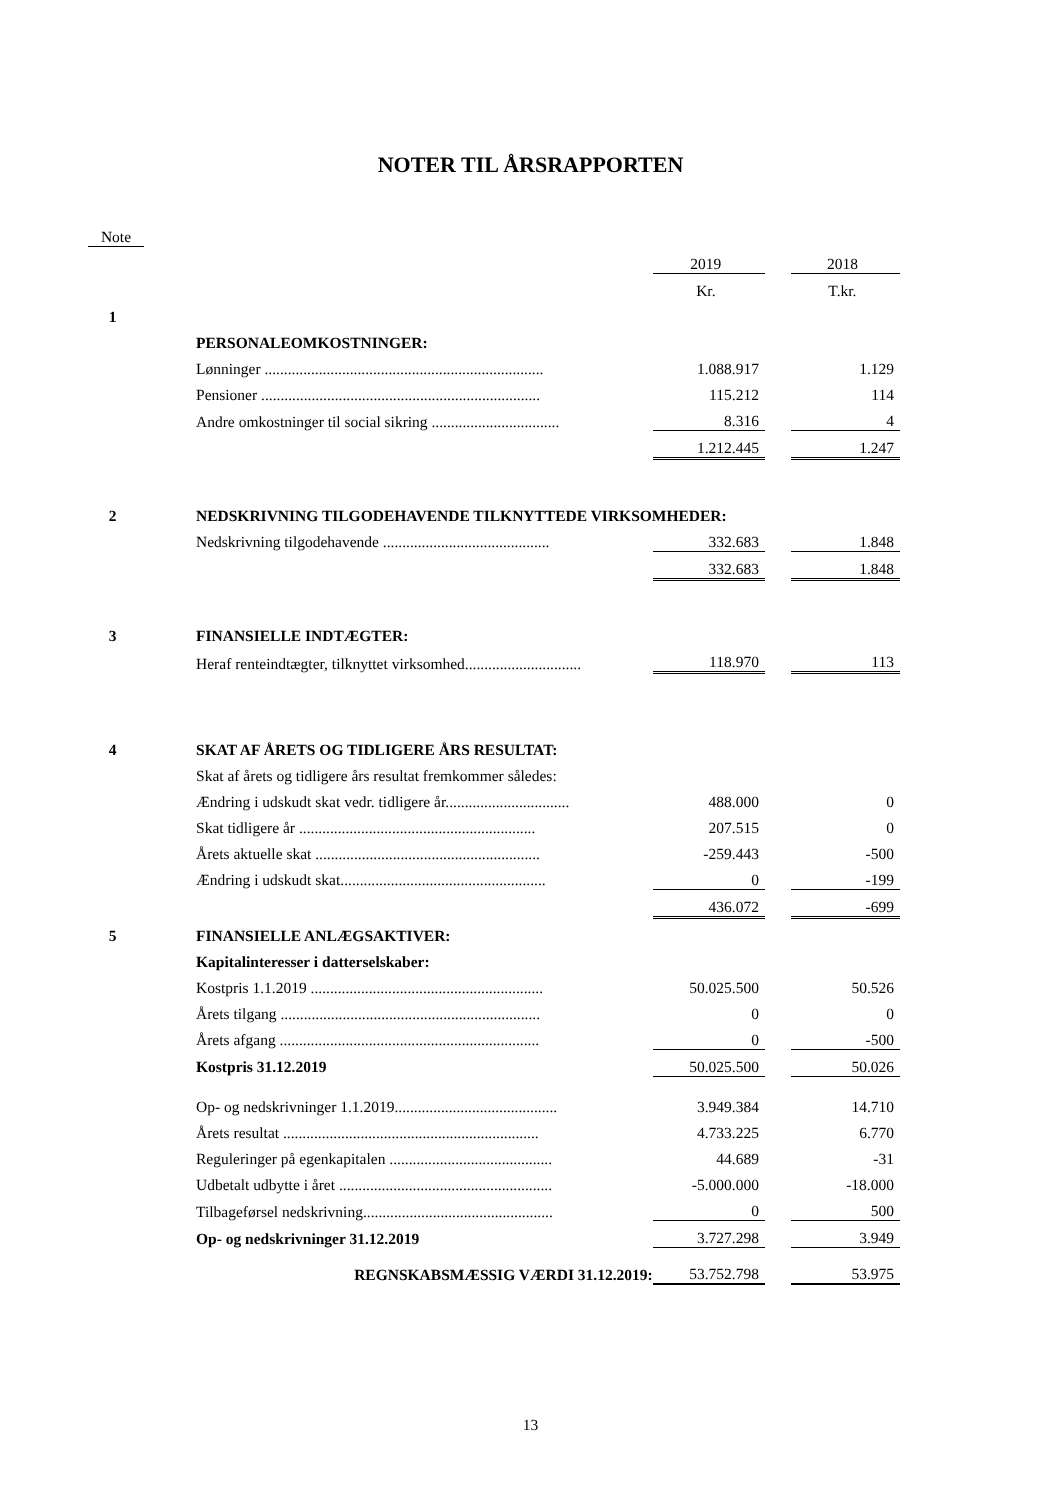NOTER TIL ÅRSRAPPORTEN
Note
| | | | 2019 | | 2018 |
| | | | Kr. | | T.kr. |
| 1 | | | | | |
| | | PERSONALEOMKOSTNINGER: | | | |
| | | Lønninger ........................................................................ | 1.088.917 | | 1.129 |
| | | Pensioner ........................................................................ | 115.212 | | 114 |
| | | Andre omkostninger til social sikring ................................. | 8.316 | | 4 |
| | | | 1.212.445 | | 1.247 |
| 2 | | NEDSKRIVNING TILGODEHAVENDE TILKNYTTEDE VIRKSOMHEDER: | | | |
| | | Nedskrivning tilgodehavende ........................................... | 332.683 | | 1.848 |
| | | | 332.683 | | 1.848 |
| 3 | | FINANSIELLE INDTÆGTER: | | | |
| | | Heraf renteindtægter, tilknyttet virksomhed.............................. | 118.970 | | 113 |
| 4 | | SKAT AF ÅRETS OG TIDLIGERE ÅRS RESULTAT: | | | |
| | | Skat af årets og tidligere års resultat fremkommer således: | | | |
| | | Ændring i udskudt skat vedr. tidligere år................................ | 488.000 | | 0 |
| | | Skat tidligere år ............................................................. | 207.515 | | 0 |
| | | Årets aktuelle skat .......................................................... | -259.443 | | -500 |
| | | Ændring i udskudt skat..................................................... | 0 | | -199 |
| | | | 436.072 | | -699 |
| 5 | | FINANSIELLE ANLÆGSAKTIVER: | | | |
| | | Kapitalinteresser i datterselskaber: | | | |
| | | Kostpris 1.1.2019 ............................................................ | 50.025.500 | | 50.526 |
| | | Årets tilgang ................................................................... | 0 | | 0 |
| | | Årets afgang ................................................................... | 0 | | -500 |
| | | Kostpris 31.12.2019 | 50.025.500 | | 50.026 |
| | | Op- og nedskrivninger 1.1.2019.......................................... | 3.949.384 | | 14.710 |
| | | Årets resultat .................................................................. | 4.733.225 | | 6.770 |
| | | Reguleringer på egenkapitalen .......................................... | 44.689 | | -31 |
| | | Udbetalt udbytte i året ....................................................... | -5.000.000 | | -18.000 |
| | | Tilbageførsel nedskrivning................................................. | 0 | | 500 |
| | | Op- og nedskrivninger 31.12.2019 | 3.727.298 | | 3.949 |
| | | REGNSKABSMÆSSIG VÆRDI 31.12.2019: | 53.752.798 | | 53.975 |
13